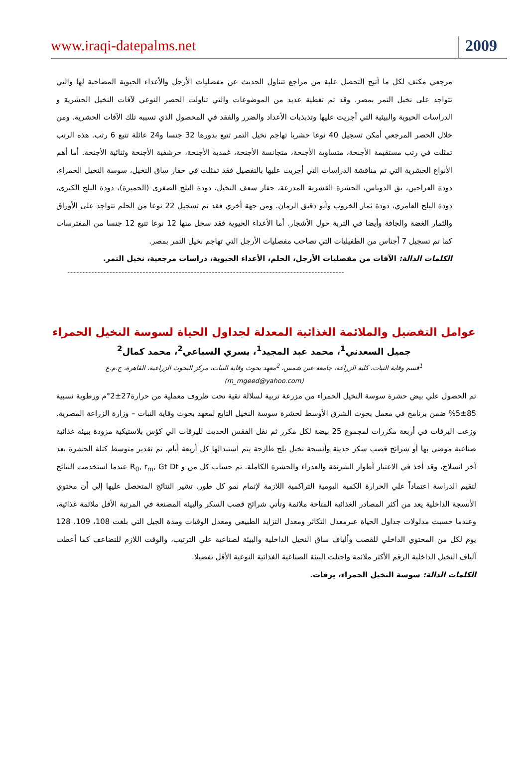www.iraqi-datepalms.net 2009
مرجعي مكثف لكل ما أتيح التحصل علية من مراجع تتناول الحديث عن مفصليات الأرجل والأعداء الحيوية المصاحبة لها والتي تتواجد على نخيل التمر بمصر. وقد تم تغطية عديد من الموضوعات والتي تناولت الحصر النوعي لآفات النخيل الحشرية و الدراسات الحيوية والبيئية التي أجريت عليها وتذبذبات الأعداد والضرر والفقد في المحصول الذي تسببه تلك الآفات الحشرية. ومن خلال الحصر المرجعي أمكن تسجيل 40 نوعا حشريا تهاجم نخيل التمر تتبع بدورها 32 جنسا و24 عائلة تتبع 6 رتب. هذه الرتب تمثلت في رتب مستقيمة الأجنحة، متساوية الأجنحة، متجانسة الأجنحة، غمدية الأجنحة، حرشفية الأجنحة وثنائية الأجنحة. أما أهم الأنواع الحشرية التي تم مناقشة الدراسات التي أجريت عليها بالتفصيل فقد تمثلت في حفار ساق النخيل، سوسة النخيل الحمراء، دودة العراجين، بق الدوباس، الحشرة القشرية المدرعة، حفار سعف النخيل، دودة البلح الصغرى (الحميرة)، دودة البلح الكبرى، دودة البلح العامري، دودة ثمار الخروب وأبو دقيق الرمان. ومن جهة أخري فقد تم تسجيل 22 نوعا من الحلم تتواجد على الأوراق والثمار الغضة والجافة وأيضا في التربة حول الأشجار. أما الأعداء الحيوية فقد سجل منها 12 نوعا تتبع 12 جنسا من المفترسات كما تم تسجيل 7 أجناس من الطفيليات التي تصاحب مفصليات الأرجل التي تهاجم نخيل التمر بمصر.
الكلمات الدالة: الآفات من مفصليات الأرجل، الحلم، الأعداء الحيوية، دراسات مرجعية، نخيل التمر.
--------------------------------------------------------------------------------------------
عوامل التفضيل والملائمة الغذائية المعدلة لجداول الحياة لسوسة النخيل الحمراء
جميل السعدني<sup>1</sup>، محمد عبد المجيد<sup>1</sup>، يسري السباعي<sup>2</sup>، محمد كمال<sup>2</sup>
<sup>1</sup> قسم وقاية النبات، كلية الزراعة، جامعة عين شمس، <sup>2</sup>معهد بحوث وقاية النبات، مركز البحوث الزراعية، القاهرة، ج.م.ع
(m_mgeed@yahoo.com)
تم الحصول علي بيض حشرة سوسة النخيل الحمراء من مزرعة تربية لسلالة نقية تحت ظروف معملية من حرارة27±2°م ورطوبة نسبية 85±5% ضمن برنامج في معمل بحوث الشرق الأوسط لحشرة سوسة النخيل التابع لمعهد بحوث وقاية النبات – وزارة الزراعة المصرية. وزعت اليرقات في أربعة مكررات لمجموع 25 بيضة لكل مكرر ثم نقل الفقس الحديث لليرقات الي كؤس بلاستيكية مزودة ببيئة غذائية صناعية موصي بها أو شرائح قصب سكر حديثة وأنسجة نخيل بلح طازجة يتم استبدالها كل أربعة أيام. تم تقدير متوسط كتلة الحشرة بعد أخر انسلاخ، وقد أخذ في الاعتبار أطوار الشرنقة والعذراء والحشرة الكاملة. تم حساب كل من و R<sub>0</sub>, r<sub>m</sub>, Gt Dt عندما استخدمت النتائج لتقيم الدراسة اعتماداً علي الحرارة الكمية اليومية التراكمية اللازمة لإتمام نمو كل طور. تشير النتائج المتحصل عليها إلي أن محتوي الأنسجة الداخلية يعد من أكثر المصادر الغذائية المتاحة ملائمة وتأتي شرائح قصب السكر والبيئة المصنعة في المرتبة الأقل ملائمة غذائية، وعندما حسبت مدلولات جداول الحياة عبرمعدل التكاثر ومعدل التزايد الطبيعي ومعدل الوفيات ومدة الجيل التي بلغت 108، 109، 128 يوم لكل من المحتوي الداخلي للقصب وألياف ساق النخيل الداخلية والبيئة لصناعية علي الترتيب، والوقت اللازم للتضاعف كما أعطت ألياف النخيل الداخلية الرقم الأكثر ملائمة واحتلت البيئة الصناعية الغذائية النوعية الأقل تفضيلا.
الكلمات الدالة: سوسة النخيل الحمراء، يرقات.